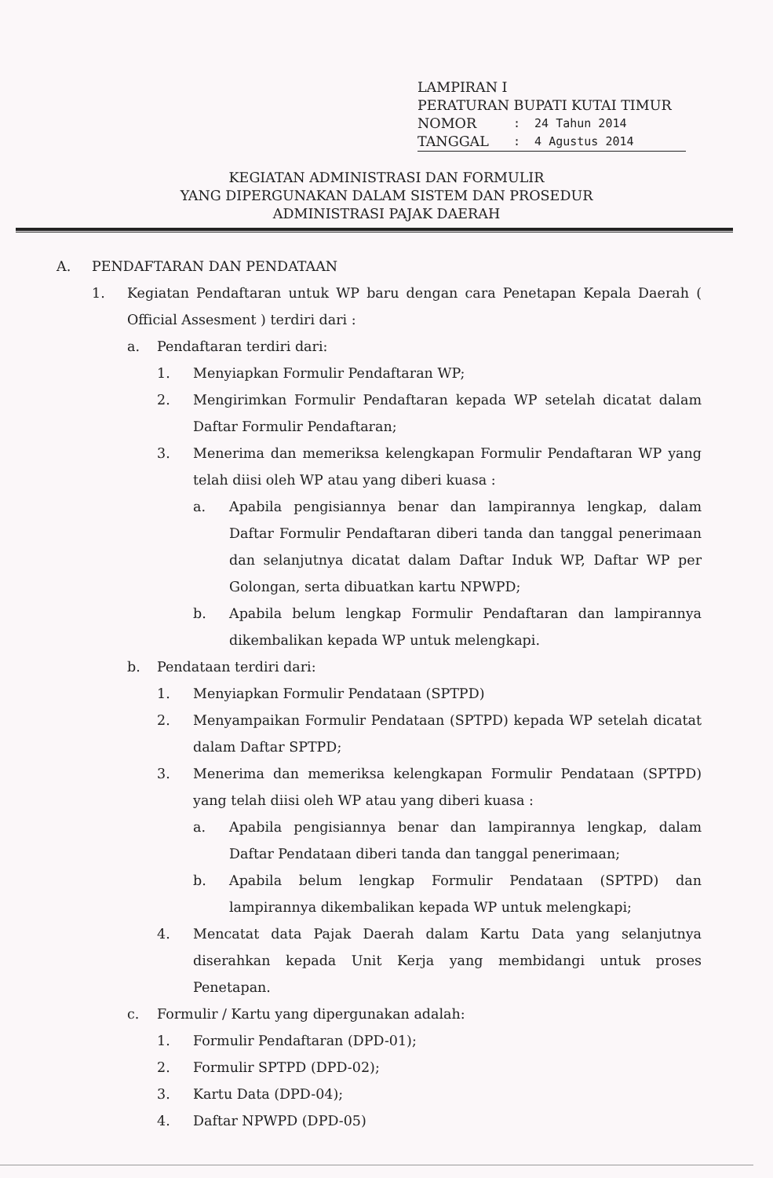LAMPIRAN I
PERATURAN BUPATI KUTAI TIMUR
NOMOR: 24 Tahun 2014
TANGGAL: 4 Agustus 2014
KEGIATAN ADMINISTRASI DAN FORMULIR
YANG DIPERGUNAKAN DALAM SISTEM DAN PROSEDUR
ADMINISTRASI PAJAK DAERAH
A. PENDAFTARAN DAN PENDATAAN
1. Kegiatan Pendaftaran untuk WP baru dengan cara Penetapan Kepala Daerah ( Official Assesment ) terdiri dari :
a. Pendaftaran terdiri dari:
1. Menyiapkan Formulir Pendaftaran WP;
2. Mengirimkan Formulir Pendaftaran kepada WP setelah dicatat dalam Daftar Formulir Pendaftaran;
3. Menerima dan memeriksa kelengkapan Formulir Pendaftaran WP yang telah diisi oleh WP atau yang diberi kuasa :
a. Apabila pengisiannya benar dan lampirannya lengkap, dalam Daftar Formulir Pendaftaran diberi tanda dan tanggal penerimaan dan selanjutnya dicatat dalam Daftar Induk WP, Daftar WP per Golongan, serta dibuatkan kartu NPWPD;
b. Apabila belum lengkap Formulir Pendaftaran dan lampirannya dikembalikan kepada WP untuk melengkapi.
b. Pendataan terdiri dari:
1. Menyiapkan Formulir Pendataan (SPTPD)
2. Menyampaikan Formulir Pendataan (SPTPD) kepada WP setelah dicatat dalam Daftar SPTPD;
3. Menerima dan memeriksa kelengkapan Formulir Pendataan (SPTPD) yang telah diisi oleh WP atau yang diberi kuasa :
a. Apabila pengisiannya benar dan lampirannya lengkap, dalam Daftar Pendataan diberi tanda dan tanggal penerimaan;
b. Apabila belum lengkap Formulir Pendataan (SPTPD) dan lampirannya dikembalikan kepada WP untuk melengkapi;
4. Mencatat data Pajak Daerah dalam Kartu Data yang selanjutnya diserahkan kepada Unit Kerja yang membidangi untuk proses Penetapan.
c. Formulir / Kartu yang dipergunakan adalah:
1. Formulir Pendaftaran (DPD-01);
2. Formulir SPTPD (DPD-02);
3. Kartu Data (DPD-04);
4. Daftar NPWPD (DPD-05)